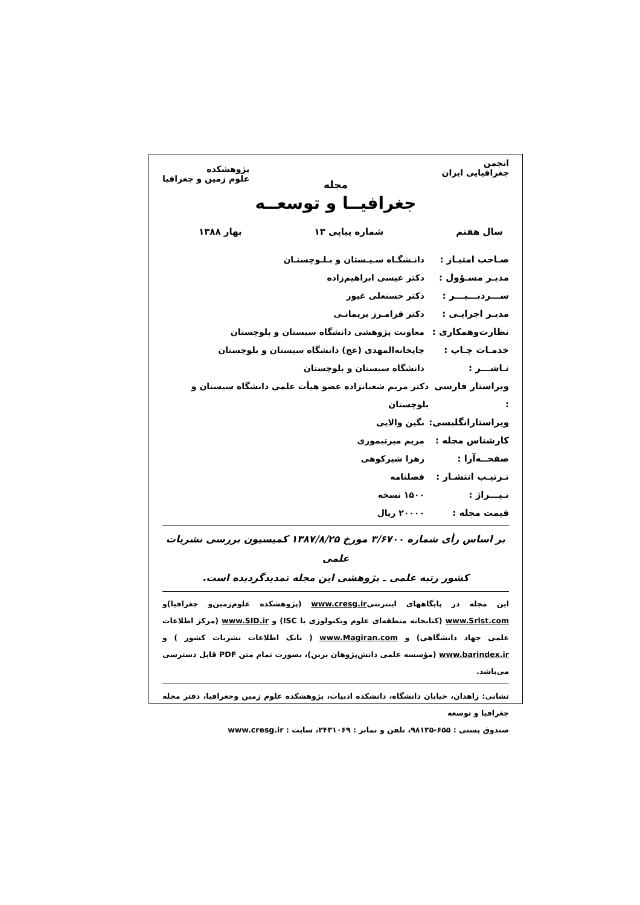انجمن
جغرافیایی ایران
پژوهشکده
علوم زمین و جغرافیا
مجله
جغرافیــا و توسعــه
سال هفتم شماره پیاپی ۱۳ بهار ۱۳۸۸
صـاحب امتیـاز : دانـشگـاه سـیـستان و بـلـوچستـان
مدیـر مسـؤول : دکتر عیسی ابراهیم‌زاده
ســـردبـــیـــر : دکتر حسنعلی غیور
مدیـر اجرایـی : دکتر فرامـرز بریمانـی
نظارت‌وهمکاری : معاونت پژوهشی دانشگاه سیستان و بلوچستان
خدمـات چـاپ : چاپخانه‌المهدی (عج) دانشگاه سیستان و بلوچستان
نـاشـــر : دانشگاه سیستان و بلوچستان
ویراستار فارسی : دکتر مریم شعبانزاده عضو هیأت علمی دانشگاه سیستان و بلوچستان
ویراستارانگلیسی: نگین والایی
کارشناس مجله : مریم میرتیموری
صفحــه‌آرا : زهرا شیرکوهی
تـرتیـب انتشـار : فصلنامه
تـیـــراژ : ۱۵۰۰ نسخه
قیمت مجله : ۲۰۰۰۰ ریال
بر اساس رأی شماره ۳/۶۷۰۰ مورخ ۱۳۸۷/۸/۲۵ کمیسیون بررسی نشریات علمی
کشور رتبه علمی ـ پژوهشی این مجله تمدیدگردیده است.
این مجله در پایگاههای اینترنتیwww.cresg.ir (پژوهشکده علوم‌زمین‌و جغرافیا)و www.Srlst.com (کتابخانه منطقه‌ای علوم وتکنولوژی یا ISC) و www.SID.ir (مرکز اطلاعات علمی جهاد دانشگاهی) و www.Magiran.com ( بانک اطلاعات نشریات کشور ) و www.barindex.ir (مؤسسه علمی دانش‌پژوهان برین)، بصورت تمام متن PDF قابل دسترسی می‌باشد.
نشانی: زاهدان، خیابان دانشگاه، دانشکده ادبیات، پژوهشکده علوم زمین وجغرافیا، دفتر مجله جغرافیا و توسعه
صندوق پستی : ۶۵۵-۹۸۱۳۵، تلفن و نمابر : ۲۴۳۱۰۶۹، سایت : www.cresg.ir